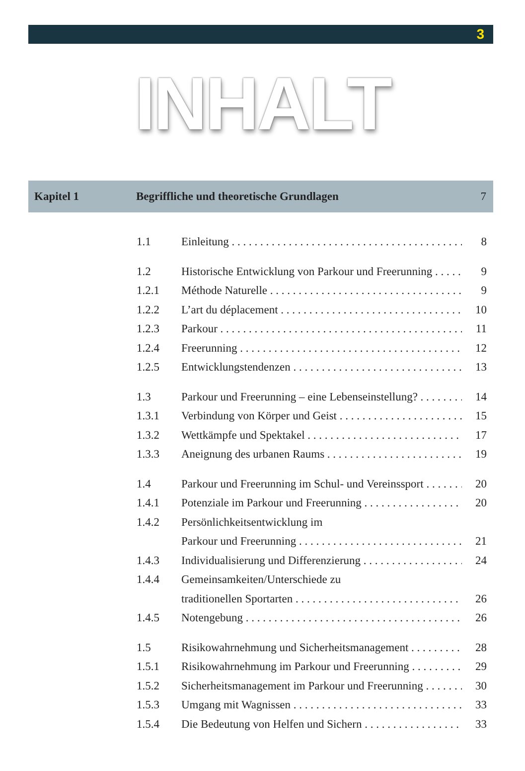3
INHALT
Kapitel 1
Begriffliche und theoretische Grundlagen
7
1.1 Einleitung 8
1.2 Historische Entwicklung von Parkour und Freerunning 9
1.2.1 Méthode Naturelle 9
1.2.2 L’art du déplacement 10
1.2.3 Parkour 11
1.2.4 Freerunning 12
1.2.5 Entwicklungstendenzen 13
1.3 Parkour und Freerunning – eine Lebenseinstellung? 14
1.3.1 Verbindung von Körper und Geist 15
1.3.2 Wettkämpfe und Spektakel 17
1.3.3 Aneignung des urbanen Raums 19
1.4 Parkour und Freerunning im Schul- und Vereinssport 20
1.4.1 Potenziale im Parkour und Freerunning 20
1.4.2 Persönlichkeitsentwicklung im
Parkour und Freerunning
21
1.4.3 Individualisierung und Differenzierung 24
1.4.4 Gemeinsamkeiten/Unterschiede zu
traditionellen Sportarten
26
1.4.5 Notengebung 26
1.5 Risikowahrnehmung und Sicherheitsmanagement 28
1.5.1 Risikowahrnehmung im Parkour und Freerunning 29
1.5.2 Sicherheitsmanagement im Parkour und Freerunning 30
1.5.3 Umgang mit Wagnissen 33
1.5.4 Die Bedeutung von Helfen und Sichern 33